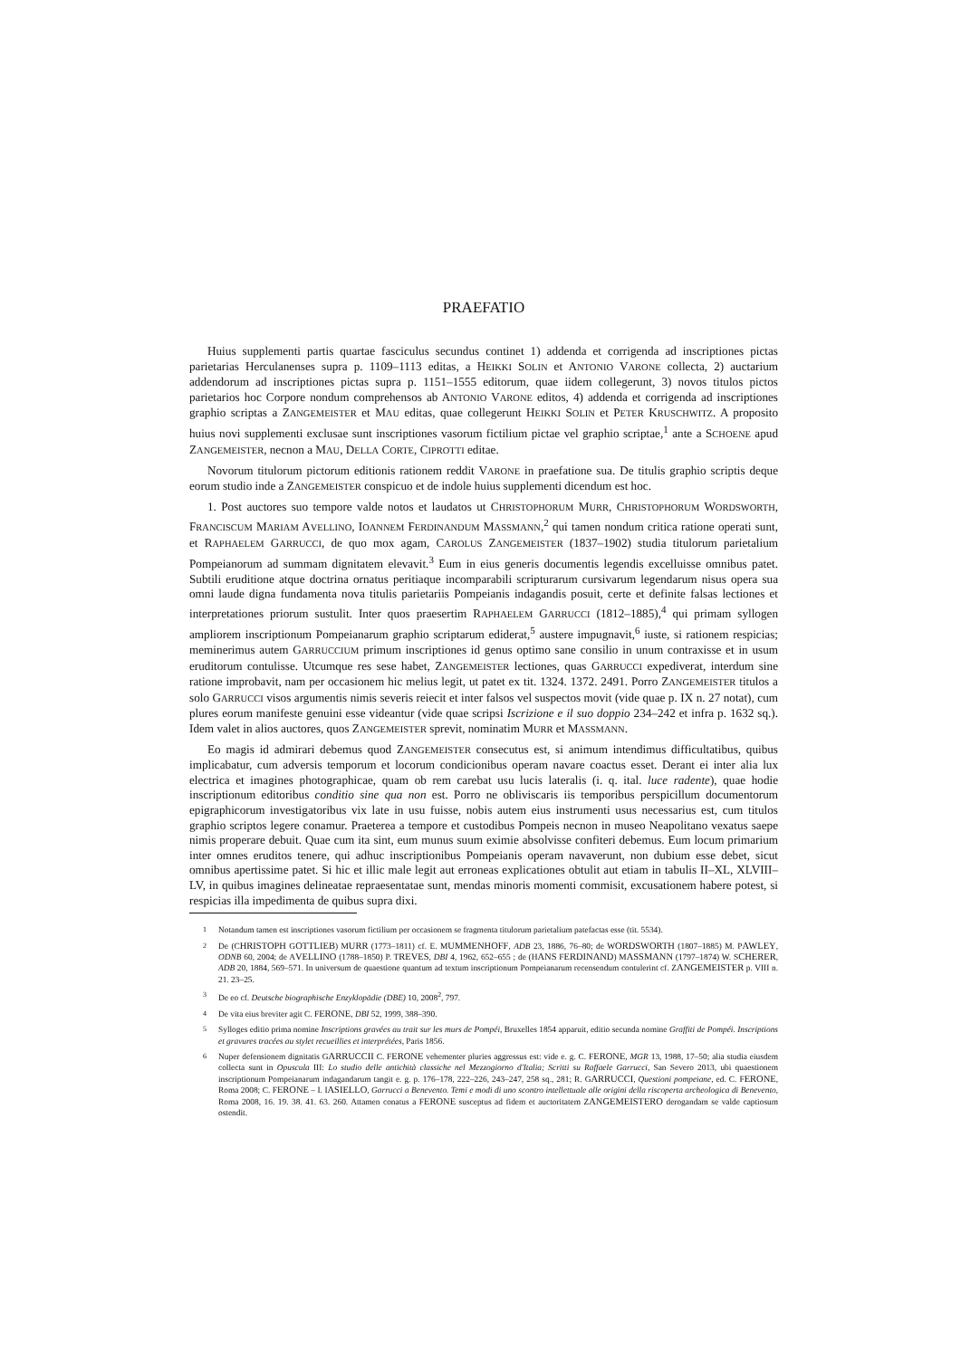PRAEFATIO
Huius supplementi partis quartae fasciculus secundus continet 1) addenda et corrigenda ad inscriptiones pictas parietarias Herculanenses supra p. 1109–1113 editas, a HEIKKI SOLIN et ANTONIO VARONE collecta, 2) auctarium addendorum ad inscriptiones pictas supra p. 1151–1555 editorum, quae iidem collegerunt, 3) novos titulos pictos parietarios hoc Corpore nondum comprehensos ab ANTONIO VARONE editos, 4) addenda et corrigenda ad inscriptiones graphio scriptas a ZANGEMEISTER et MAU editas, quae collegerunt HEIKKI SOLIN et PETER KRUSCHWITZ. A proposito huius novi supplementi exclusae sunt inscriptiones vasorum fictilium pictae vel graphio scriptae,<sup>1</sup> ante a SCHOENE apud ZANGEMEISTER, necnon a MAU, DELLA CORTE, CIPROTTI editae.
Novorum titulorum pictorum editionis rationem reddit VARONE in praefatione sua. De titulis graphio scriptis deque eorum studio inde a ZANGEMEISTER conspicuo et de indole huius supplementi dicendum est hoc.
1. Post auctores suo tempore valde notos et laudatos ut CHRISTOPHORUM MURR, CHRISTOPHORUM WORDSWORTH, FRANCISCUM MARIAM AVELLINO, IOANNEM FERDINANDUM MASSMANN,<sup>2</sup> qui tamen nondum critica ratione operati sunt, et RAPHAELEM GARRUCCI, de quo mox agam, CAROLUS ZANGEMEISTER (1837–1902) studia titulorum parietalium Pompeianorum ad summam dignitatem elevavit.<sup>3</sup> Eum in eius generis documentis legendis excelluisse omnibus patet. Subtili eruditione atque doctrina ornatus peritiaque incomparabili scripturarum cursivarum legendarum nisus opera sua omni laude digna fundamenta nova titulis parietariis Pompeianis indagandis posuit, certe et definite falsas lectiones et interpretationes priorum sustulit. Inter quos praesertim RAPHAELEM GARRUCCI (1812–1885),<sup>4</sup> qui primam syllogen ampliorem inscriptionum Pompeianarum graphio scriptarum ediderat,<sup>5</sup> austere impugnavit,<sup>6</sup> iuste, si rationem respicias; meminerimus autem GARRUCCIUM primum inscriptiones id genus optimo sane consilio in unum contraxisse et in usum eruditorum contulisse. Utcumque res sese habet, ZANGEMEISTER lectiones, quas GARRUCCI expediverat, interdum sine ratione improbavit, nam per occasionem hic melius legit, ut patet ex tit. 1324. 1372. 2491. Porro ZANGEMEISTER titulos a solo GARRUCCI visos argumentis nimis severis reiecit et inter falsos vel suspectos movit (vide quae p. IX n. 27 notat), cum plures eorum manifeste genuini esse videantur (vide quae scripsi Iscrizione e il suo doppio 234–242 et infra p. 1632 sq.). Idem valet in alios auctores, quos ZANGEMEISTER sprevit, nominatim MURR et MASSMANN.
Eo magis id admirari debemus quod ZANGEMEISTER consecutus est, si animum intendimus difficultatibus, quibus implicabatur, cum adversis temporum et locorum condicionibus operam navare coactus esset. Derant ei inter alia lux electrica et imagines photographicae, quam ob rem carebat usu lucis lateralis (i. q. ital. luce radente), quae hodie inscriptionum editoribus conditio sine qua non est. Porro ne obliviscaris iis temporibus perspicillum documentorum epigraphicorum investigatoribus vix late in usu fuisse, nobis autem eius instrumenti usus necessarius est, cum titulos graphio scriptos legere conamur. Praeterea a tempore et custodibus Pompeis necnon in museo Neapolitano vexatus saepe nimis properare debuit. Quae cum ita sint, eum munus suum eximie absolvisse confiteri debemus. Eum locum primarium inter omnes eruditos tenere, qui adhuc inscriptionibus Pompeianis operam navaverunt, non dubium esse debet, sicut omnibus apertissime patet. Si hic et illic male legit aut erroneas explicationes obtulit aut etiam in tabulis II–XL, XLVIII–LV, in quibus imagines delineatae repraesentatae sunt, mendas minoris momenti commisit, excusationem habere potest, si respicias illa impedimenta de quibus supra dixi.
1 Notandum tamen est inscriptiones vasorum fictilium per occasionem se fragmenta titulorum parietalium patefactas esse (tit. 5534).
2 De (CHRISTOPH GOTTLIEB) MURR (1773–1811) cf. E. MUMMENHOFF, ADB 23, 1886, 76–80; de WORDSWORTH (1807–1885) M. PAWLEY, ODNB 60, 2004; de AVELLINO (1788–1850) P. TREVES, DBI 4, 1962, 652–655 ; de (HANS FERDINAND) MASSMANN (1797–1874) W. SCHERER, ADB 20, 1884, 569–571. In universum de quaestione quantum ad textum inscriptionum Pompeianarum recensendum contulerint cf. ZANGEMEISTER p. VIII n. 21. 23–25.
3 De eo cf. Deutsche biographische Enzyklopädie (DBE) 10, 2008<sup>2</sup>, 797.
4 De vita eius breviter agit C. FERONE, DBI 52, 1999, 388–390.
5 Sylloges editio prima nomine Inscriptions gravées au trait sur les murs de Pompéi, Bruxelles 1854 apparuit, editio secunda nomine Graffiti de Pompéi. Inscriptions et gravures tracées au stylet recueillies et interprétées, Paris 1856.
6 Nuper defensionem dignitatis GARRUCCII C. FERONE vehementer pluries aggressus est: vide e. g. C. FERONE, MGR 13, 1988, 17–50; alia studia eiusdem collecta sunt in Opuscula III: Lo studio delle antichità classiche nel Mezzogiorno d'Italia; Scritti su Raffaele Garrucci, San Severo 2013, ubi quaestionem inscriptionum Pompeianarum indagandarum tangit e. g. p. 176–178, 222–226, 243–247, 258 sq., 281; R. GARRUCCI, Questioni pompeiane, ed. C. FERONE, Roma 2008; C. FERONE – I. IASIELLO, Garrucci a Benevento. Temi e modi di uno scontro intellettuale alle origini della riscoperta archeologica di Benevento, Roma 2008, 16. 19. 38. 41. 63. 260. Attamen conatus a FERONE susceptus ad fidem et auctoritatem ZANGEMEISTERO derogandam se valde captiosum ostendit.